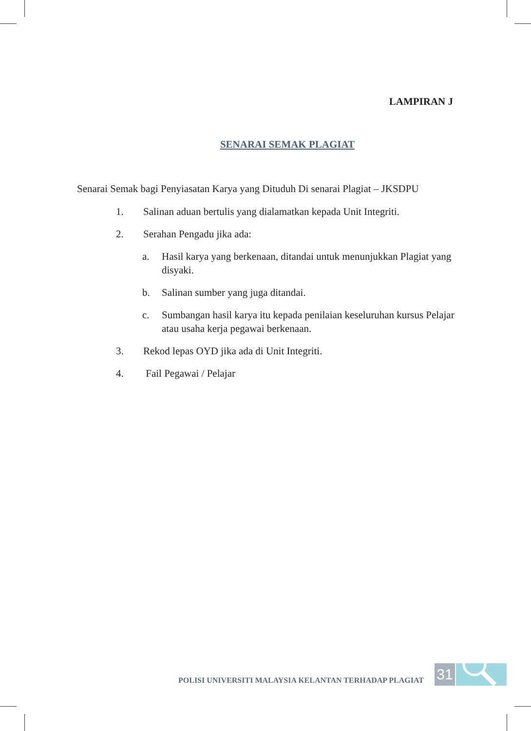LAMPIRAN J
SENARAI SEMAK PLAGIAT
Senarai Semak bagi Penyiasatan Karya yang Dituduh Di senarai Plagiat – JKSDPU
1. Salinan aduan bertulis yang dialamatkan kepada Unit Integriti.
2. Serahan Pengadu jika ada:
a. Hasil karya yang berkenaan, ditandai untuk menunjukkan Plagiat yang disyaki.
b. Salinan sumber yang juga ditandai.
c. Sumbangan hasil karya itu kepada penilaian keseluruhan kursus Pelajar atau usaha kerja pegawai berkenaan.
3. Rekod lepas OYD jika ada di Unit Integriti.
4. Fail Pegawai / Pelajar
POLISI UNIVERSITI MALAYSIA KELANTAN TERHADAP PLAGIAT
31